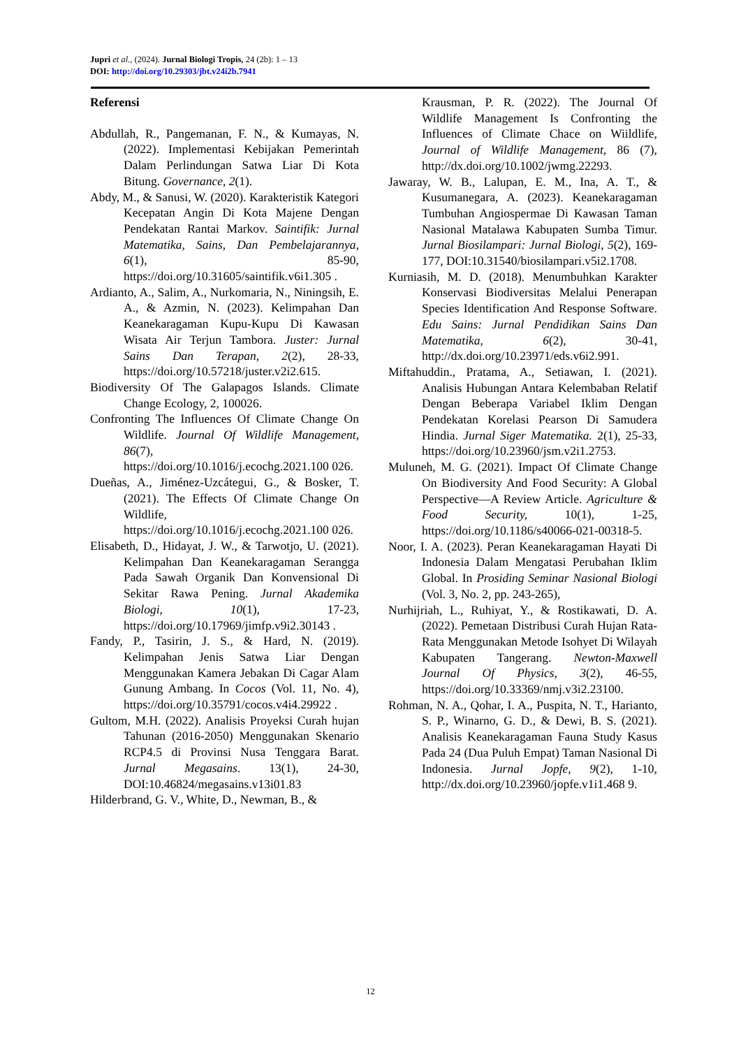Jupri et al., (2024). Jurnal Biologi Tropis, 24 (2b): 1 – 13
DOI: http://doi.org/10.29303/jbt.v24i2b.7941
Referensi
Abdullah, R., Pangemanan, F. N., & Kumayas, N. (2022). Implementasi Kebijakan Pemerintah Dalam Perlindungan Satwa Liar Di Kota Bitung. Governance, 2(1).
Abdy, M., & Sanusi, W. (2020). Karakteristik Kategori Kecepatan Angin Di Kota Majene Dengan Pendekatan Rantai Markov. Saintifik: Jurnal Matematika, Sains, Dan Pembelajarannya, 6(1), 85-90, https://doi.org/10.31605/saintifik.v6i1.305 .
Ardianto, A., Salim, A., Nurkomaria, N., Niningsih, E. A., & Azmin, N. (2023). Kelimpahan Dan Keanekaragaman Kupu-Kupu Di Kawasan Wisata Air Terjun Tambora. Juster: Jurnal Sains Dan Terapan, 2(2), 28-33, https://doi.org/10.57218/juster.v2i2.615.
Biodiversity Of The Galapagos Islands. Climate Change Ecology, 2, 100026.
Confronting The Influences Of Climate Change On Wildlife. Journal Of Wildlife Management, 86(7), https://doi.org/10.1016/j.ecochg.2021.100 026.
Dueñas, A., Jiménez-Uzcátegui, G., & Bosker, T. (2021). The Effects Of Climate Change On Wildlife, https://doi.org/10.1016/j.ecochg.2021.100 026.
Elisabeth, D., Hidayat, J. W., & Tarwotjo, U. (2021). Kelimpahan Dan Keanekaragaman Serangga Pada Sawah Organik Dan Konvensional Di Sekitar Rawa Pening. Jurnal Akademika Biologi, 10(1), 17-23, https://doi.org/10.17969/jimfp.v9i2.30143 .
Fandy, P., Tasirin, J. S., & Hard, N. (2019). Kelimpahan Jenis Satwa Liar Dengan Menggunakan Kamera Jebakan Di Cagar Alam Gunung Ambang. In Cocos (Vol. 11, No. 4), https://doi.org/10.35791/cocos.v4i4.29922 .
Gultom, M.H. (2022). Analisis Proyeksi Curah hujan Tahunan (2016-2050) Menggunakan Skenario RCP4.5 di Provinsi Nusa Tenggara Barat. Jurnal Megasains. 13(1), 24-30, DOI:10.46824/megasains.v13i01.83
Hilderbrand, G. V., White, D., Newman, B., &
Krausman, P. R. (2022). The Journal Of Wildlife Management Is Confronting the Influences of Climate Chace on Wiildlife, Journal of Wildlife Management, 86 (7), http://dx.doi.org/10.1002/jwmg.22293.
Jawaray, W. B., Lalupan, E. M., Ina, A. T., & Kusumanegara, A. (2023). Keanekaragaman Tumbuhan Angiospermae Di Kawasan Taman Nasional Matalawa Kabupaten Sumba Timur. Jurnal Biosilampari: Jurnal Biologi, 5(2), 169-177, DOI:10.31540/biosilampari.v5i2.1708.
Kurniasih, M. D. (2018). Menumbuhkan Karakter Konservasi Biodiversitas Melalui Penerapan Species Identification And Response Software. Edu Sains: Jurnal Pendidikan Sains Dan Matematika, 6(2), 30-41, http://dx.doi.org/10.23971/eds.v6i2.991.
Miftahuddin., Pratama, A., Setiawan, I. (2021). Analisis Hubungan Antara Kelembaban Relatif Dengan Beberapa Variabel Iklim Dengan Pendekatan Korelasi Pearson Di Samudera Hindia. Jurnal Siger Matematika. 2(1), 25-33, https://doi.org/10.23960/jsm.v2i1.2753.
Muluneh, M. G. (2021). Impact Of Climate Change On Biodiversity And Food Security: A Global Perspective—A Review Article. Agriculture & Food Security, 10(1), 1-25, https://doi.org/10.1186/s40066-021-00318-5.
Noor, I. A. (2023). Peran Keanekaragaman Hayati Di Indonesia Dalam Mengatasi Perubahan Iklim Global. In Prosiding Seminar Nasional Biologi (Vol. 3, No. 2, pp. 243-265),
Nurhijriah, L., Ruhiyat, Y., & Rostikawati, D. A. (2022). Pemetaan Distribusi Curah Hujan Rata-Rata Menggunakan Metode Isohyet Di Wilayah Kabupaten Tangerang. Newton-Maxwell Journal Of Physics, 3(2), 46-55, https://doi.org/10.33369/nmj.v3i2.23100.
Rohman, N. A., Qohar, I. A., Puspita, N. T., Harianto, S. P., Winarno, G. D., & Dewi, B. S. (2021). Analisis Keanekaragaman Fauna Study Kasus Pada 24 (Dua Puluh Empat) Taman Nasional Di Indonesia. Jurnal Jopfe, 9(2), 1-10, http://dx.doi.org/10.23960/jopfe.v1i1.468 9.
12